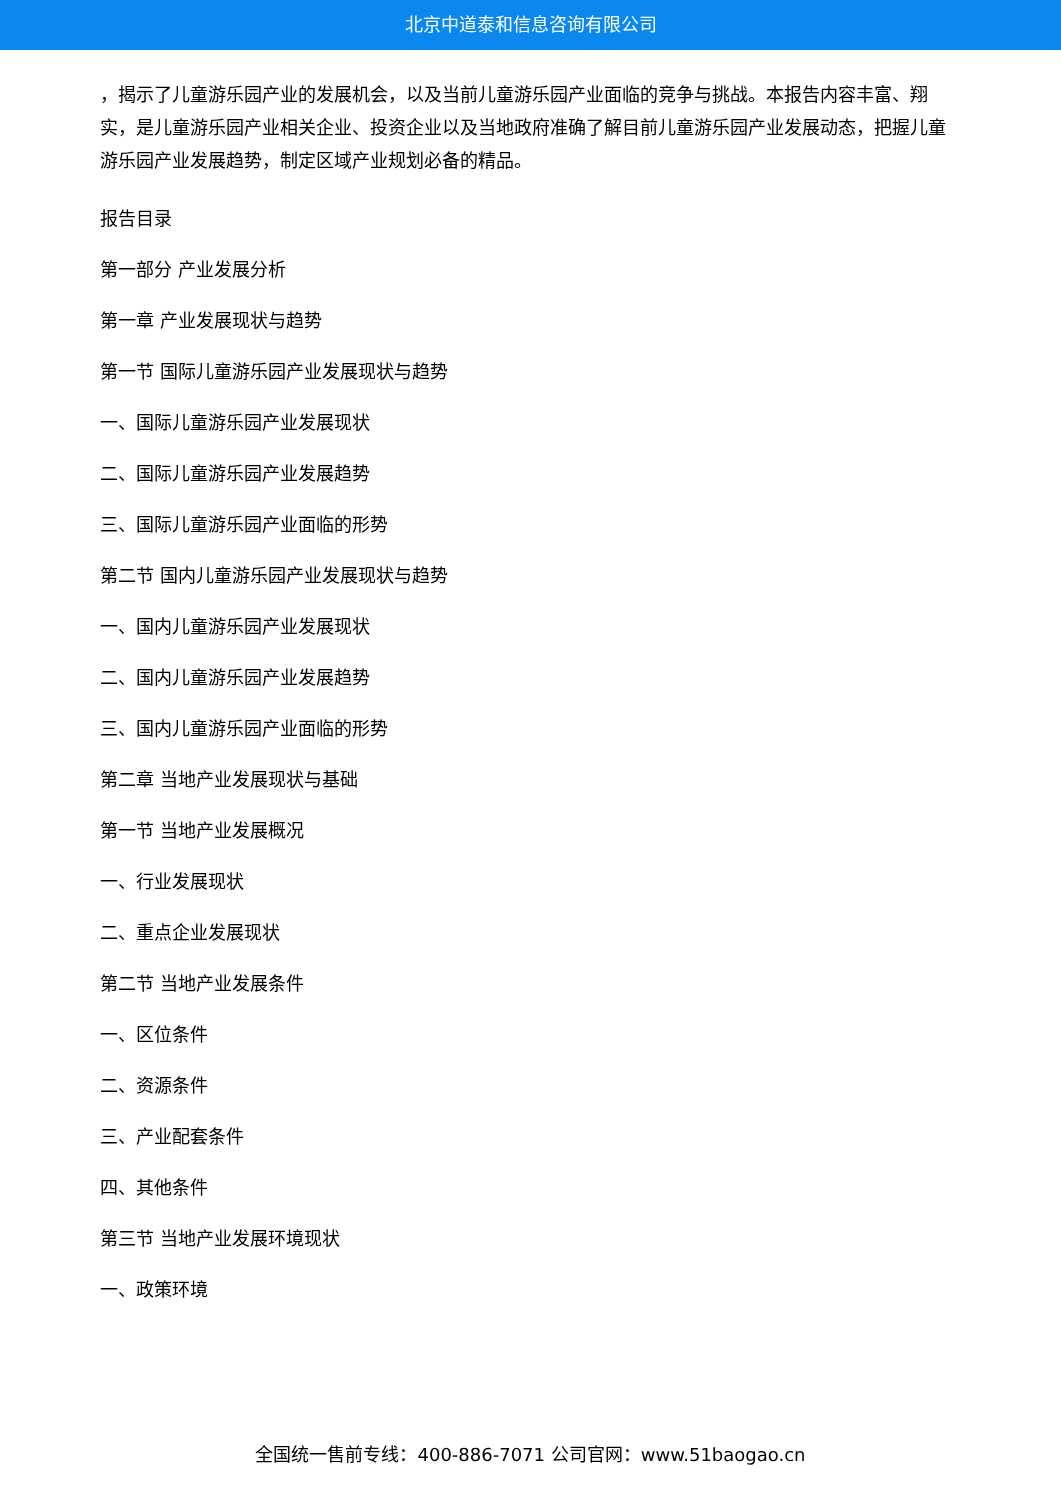北京中道泰和信息咨询有限公司
，揭示了儿童游乐园产业的发展机会，以及当前儿童游乐园产业面临的竞争与挑战。本报告内容丰富、翔实，是儿童游乐园产业相关企业、投资企业以及当地政府准确了解目前儿童游乐园产业发展动态，把握儿童游乐园产业发展趋势，制定区域产业规划必备的精品。
报告目录
第一部分 产业发展分析
第一章 产业发展现状与趋势
第一节 国际儿童游乐园产业发展现状与趋势
一、国际儿童游乐园产业发展现状
二、国际儿童游乐园产业发展趋势
三、国际儿童游乐园产业面临的形势
第二节 国内儿童游乐园产业发展现状与趋势
一、国内儿童游乐园产业发展现状
二、国内儿童游乐园产业发展趋势
三、国内儿童游乐园产业面临的形势
第二章 当地产业发展现状与基础
第一节 当地产业发展概况
一、行业发展现状
二、重点企业发展现状
第二节 当地产业发展条件
一、区位条件
二、资源条件
三、产业配套条件
四、其他条件
第三节 当地产业发展环境现状
一、政策环境
全国统一售前专线：400-886-7071 公司官网：www.51baogao.cn